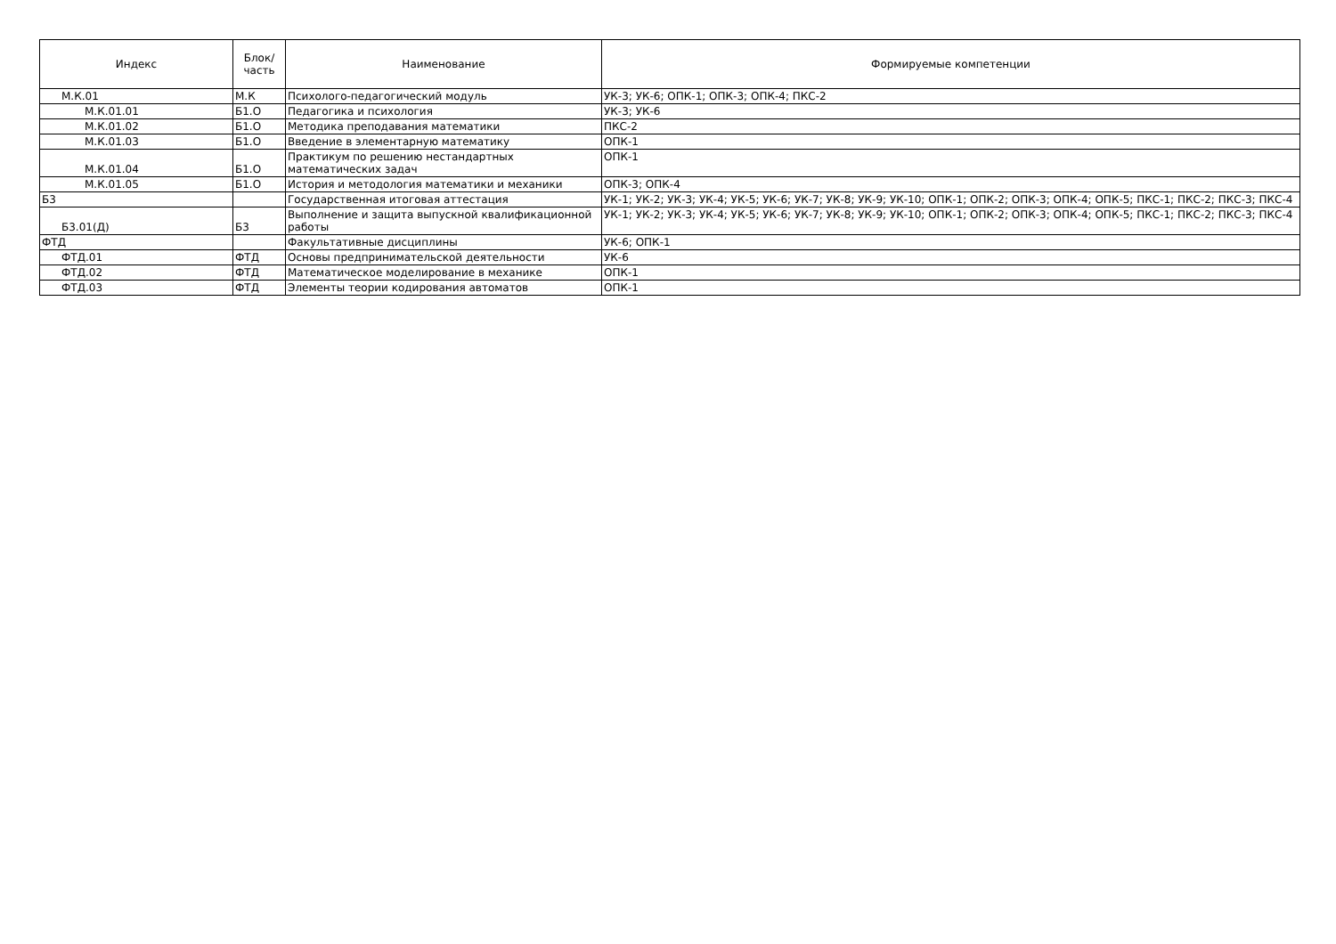| Индекс | Блок/ часть | Наименование | Формируемые компетенции |
| --- | --- | --- | --- |
| М.К.01 | М.К | Психолого-педагогический модуль | УК-3; УК-6; ОПК-1; ОПК-3; ОПК-4; ПКС-2 |
| М.К.01.01 | Б1.О | Педагогика и психология | УК-3; УК-6 |
| М.К.01.02 | Б1.О | Методика преподавания математики | ПКС-2 |
| М.К.01.03 | Б1.О | Введение в элементарную математику | ОПК-1 |
| М.К.01.04 | Б1.О | Практикум по решению нестандартных математических задач | ОПК-1 |
| М.К.01.05 | Б1.О | История и методология математики и механики | ОПК-3; ОПК-4 |
| Б3 | | Государственная итоговая аттестация | УК-1; УК-2; УК-3; УК-4; УК-5; УК-6; УК-7; УК-8; УК-9; УК-10; ОПК-1; ОПК-2; ОПК-3; ОПК-4; ОПК-5; ПКС-1; ПКС-2; ПКС-3; ПКС-4 |
| Б3.01(Д) | Б3 | Выполнение и защита выпускной квалификационной работы | УК-1; УК-2; УК-3; УК-4; УК-5; УК-6; УК-7; УК-8; УК-9; УК-10; ОПК-1; ОПК-2; ОПК-3; ОПК-4; ОПК-5; ПКС-1; ПКС-2; ПКС-3; ПКС-4 |
| ФТД | | Факультативные дисциплины | УК-6; ОПК-1 |
| ФТД.01 | ФТД | Основы предпринимательской деятельности | УК-6 |
| ФТД.02 | ФТД | Математическое моделирование в механике | ОПК-1 |
| ФТД.03 | ФТД | Элементы теории кодирования автоматов | ОПК-1 |